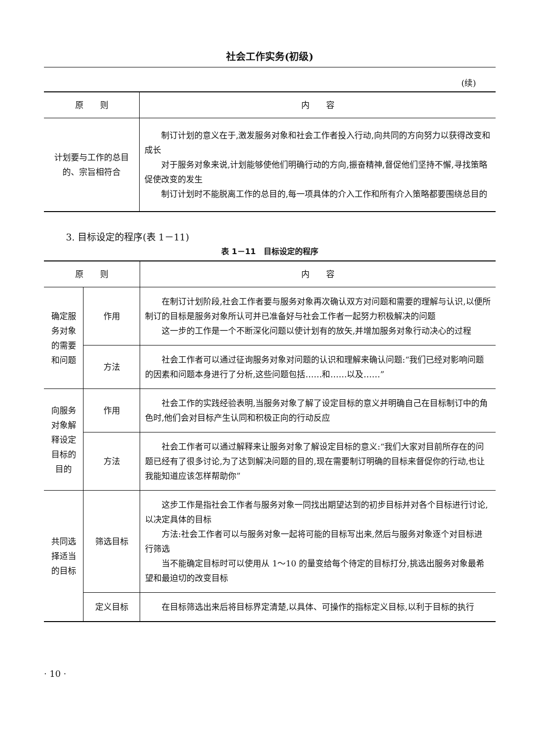社会工作实务(初级)
(续)
| 原 则 | 内 容 |
| --- | --- |
| 计划要与工作的总目的、宗旨相符合 | 制订计划的意义在于,激发服务对象和社会工作者投入行动,向共同的方向努力以获得改变和成长 对于服务对象来说,计划能够使他们明确行动的方向,振奋精神,督促他们坚持不懈,寻找策略促使改变的发生 制订计划时不能脱离工作的总目的,每一项具体的介入工作和所有介入策略都要围绕总目的 |
3. 目标设定的程序(表 1－11)
表 1－11　目标设定的程序
| 原 则 | | 内 容 |
| --- | --- | --- |
| 确定服务对象的需要和问题 | 作用 | 在制订计划阶段,社会工作者要与服务对象再次确认双方对问题和需要的理解与认识,以便所制订的目标是服务对象所认可并已准备好与社会工作者一起努力积极解决的问题 这一步的工作是一个不断深化问题以使计划有的放矢,并增加服务对象行动决心的过程 |
| | 方法 | 社会工作者可以通过征询服务对象对问题的认识和理解来确认问题:“我们已经对影响问题的因素和问题本身进行了分析,这些问题包括……和……以及……” |
| 向服务对象解释设定目标的目的 | 作用 | 社会工作的实践经验表明,当服务对象了解了设定目标的意义并明确自己在目标制订中的角色时,他们会对目标产生认同和积极正向的行动反应 |
| | 方法 | 社会工作者可以通过解释来让服务对象了解设定目标的意义:“我们大家对目前所存在的问题已经有了很多讨论,为了达到解决问题的目的,现在需要制订明确的目标来督促你的行动,也让我能知道应该怎样帮助你” |
| 共同选择适当的目标 | 筛选目标 | 这步工作是指社会工作者与服务对象一同找出期望达到的初步目标并对各个目标进行讨论,以决定具体的目标 方法:社会工作者可以与服务对象一起将可能的目标写出来,然后与服务对象逐个对目标进行筛选 当不能确定目标时可以使用从 1～10 的量变给每个待定的目标打分,挑选出服务对象最希望和最迫切的改变目标 |
| | 定义目标 | 在目标筛选出来后将目标界定清楚,以具体、可操作的指标定义目标,以利于目标的执行 |
· 10 ·